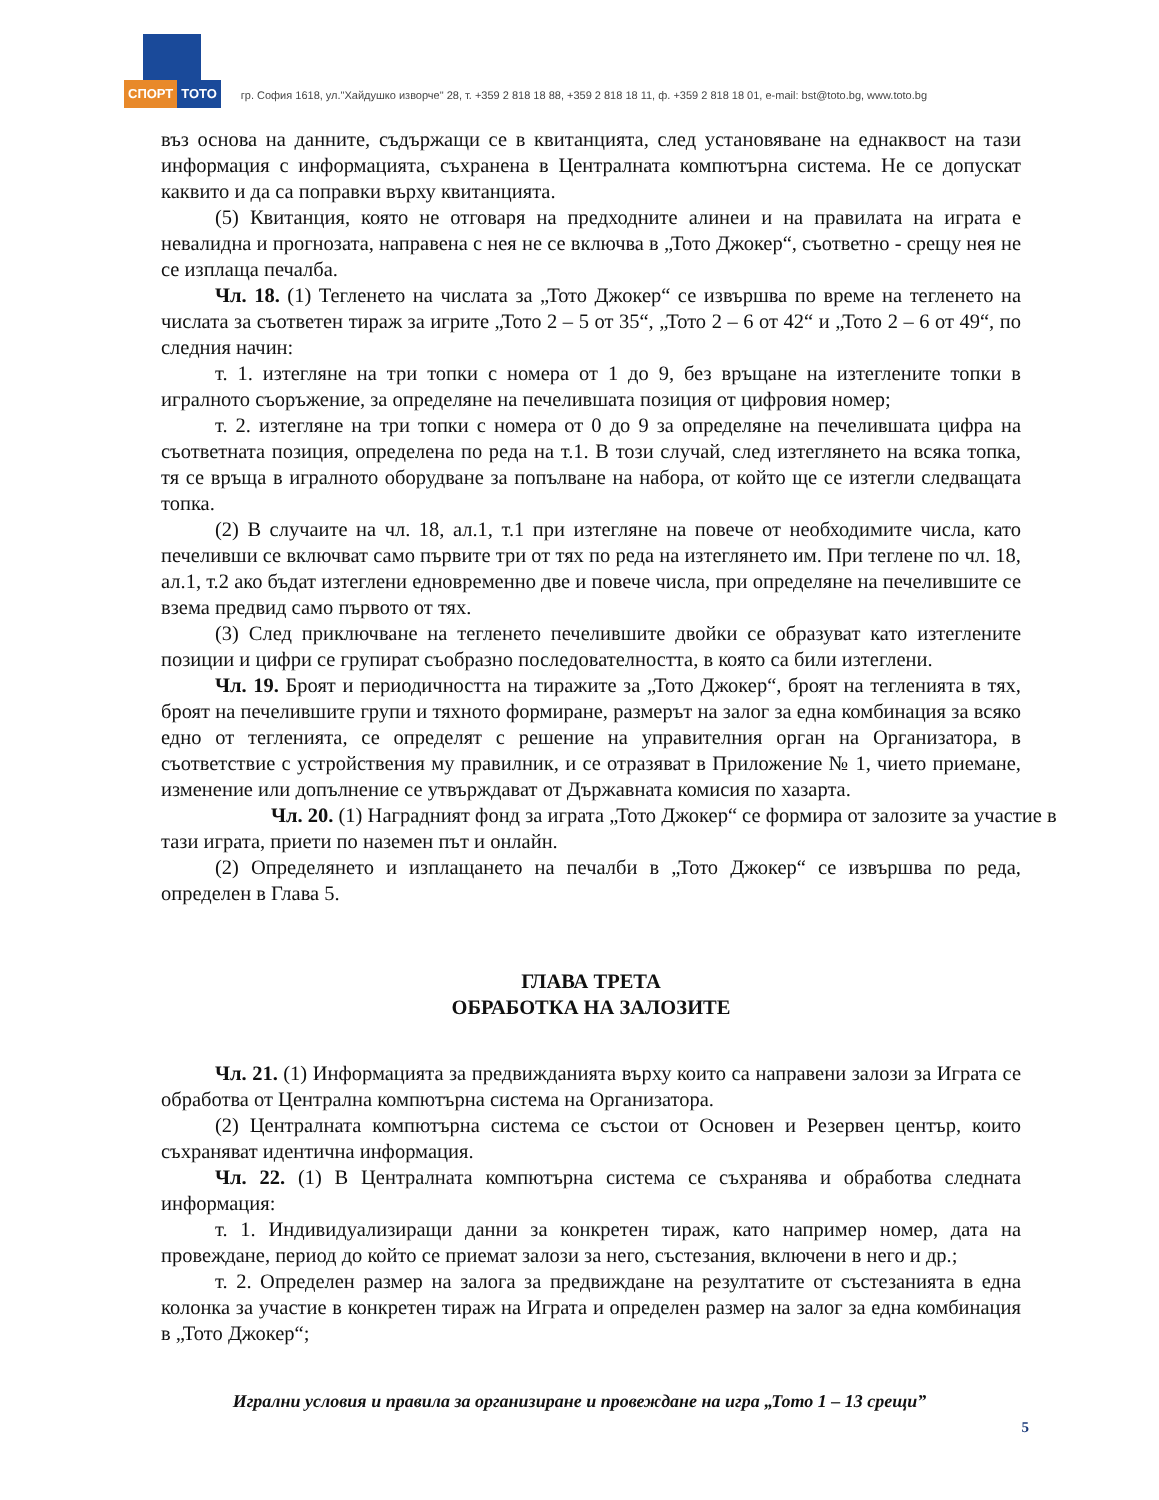СПОРТ ТОТО
гр. София 1618, ул."Хайдушко изворче" 28, т. +359 2 818 18 88, +359 2 818 18 11, ф. +359 2 818 18 01, e-mail: bst@toto.bg, www.toto.bg
въз основа на данните, съдържащи се в квитанцията, след установяване на еднаквост на тази информация с информацията, съхранена в Централната компютърна система. Не се допускат каквито и да са поправки върху квитанцията.
(5) Квитанция, която не отговаря на предходните алинеи и на правилата на играта е невалидна и прогнозата, направена с нея не се включва в „Тото Джокер“, съответно - срещу нея не се изплаща печалба.
Чл. 18. (1) Тегленето на числата за „Тото Джокер“ се извършва по време на тегленето на числата за съответен тираж за игрите „Тото 2 – 5 от 35“, „Тото 2 – 6 от 42“ и „Тото 2 – 6 от 49“, по следния начин:
т. 1. изтегляне на три топки с номера от 1 до 9, без връщане на изтеглените топки в игралното съоръжение, за определяне на печелившата позиция от цифровия номер;
т. 2. изтегляне на три топки с номера от 0 до 9 за определяне на печелившата цифра на съответната позиция, определена по реда на т.1. В този случай, след изтеглянето на всяка топка, тя се връща в игралното оборудване за попълване на набора, от който ще се изтегли следващата топка.
(2) В случаите на чл. 18, ал.1, т.1 при изтегляне на повече от необходимите числа, като печеливши се включват само първите три от тях по реда на изтеглянето им. При теглене по чл. 18, ал.1, т.2 ако бъдат изтеглени едновременно две и повече числа, при определяне на печелившите се взема предвид само първото от тях.
(3) След приключване на тегленето печелившите двойки се образуват като изтеглените позиции и цифри се групират съобразно последователността, в която са били изтеглени.
Чл. 19. Броят и периодичността на тиражите за „Тото Джокер“, броят на тегленията в тях, броят на печелившите групи и тяхното формиране, размерът на залог за една комбинация за всяко едно от тегленията, се определят с решение на управителния орган на Организатора, в съответствие с устройствения му правилник, и се отразяват в Приложение № 1, чието приемане, изменение или допълнение се утвърждават от Държавната комисия по хазарта.
Чл. 20. (1) Наградният фонд за играта „Тото Джокер“ се формира от залозите за участие в тази играта, приети по наземен път и онлайн.
(2) Определянето и изплащането на печалби в „Тото Джокер“ се извършва по реда, определен в Глава 5.
ГЛАВА ТРЕТА
ОБРАБОТКА НА ЗАЛОЗИТЕ
Чл. 21. (1) Информацията за предвижданията върху които са направени залози за Играта се обработва от Централна компютърна система на Организатора.
(2) Централната компютърна система се състои от Основен и Резервен център, които съхраняват идентична информация.
Чл. 22. (1) В Централната компютърна система се съхранява и обработва следната информация:
т. 1. Индивидуализиращи данни за конкретен тираж, като например номер, дата на провеждане, период до който се приемат залози за него, състезания, включени в него и др.;
т. 2. Определен размер на залога за предвиждане на резултатите от състезанията в една колонка за участие в конкретен тираж на Играта и определен размер на залог за една комбинация в „Тото Джокер“;
Игрални условия и правила за организиране и провеждане на игра „Тото 1 – 13 срещи”
5